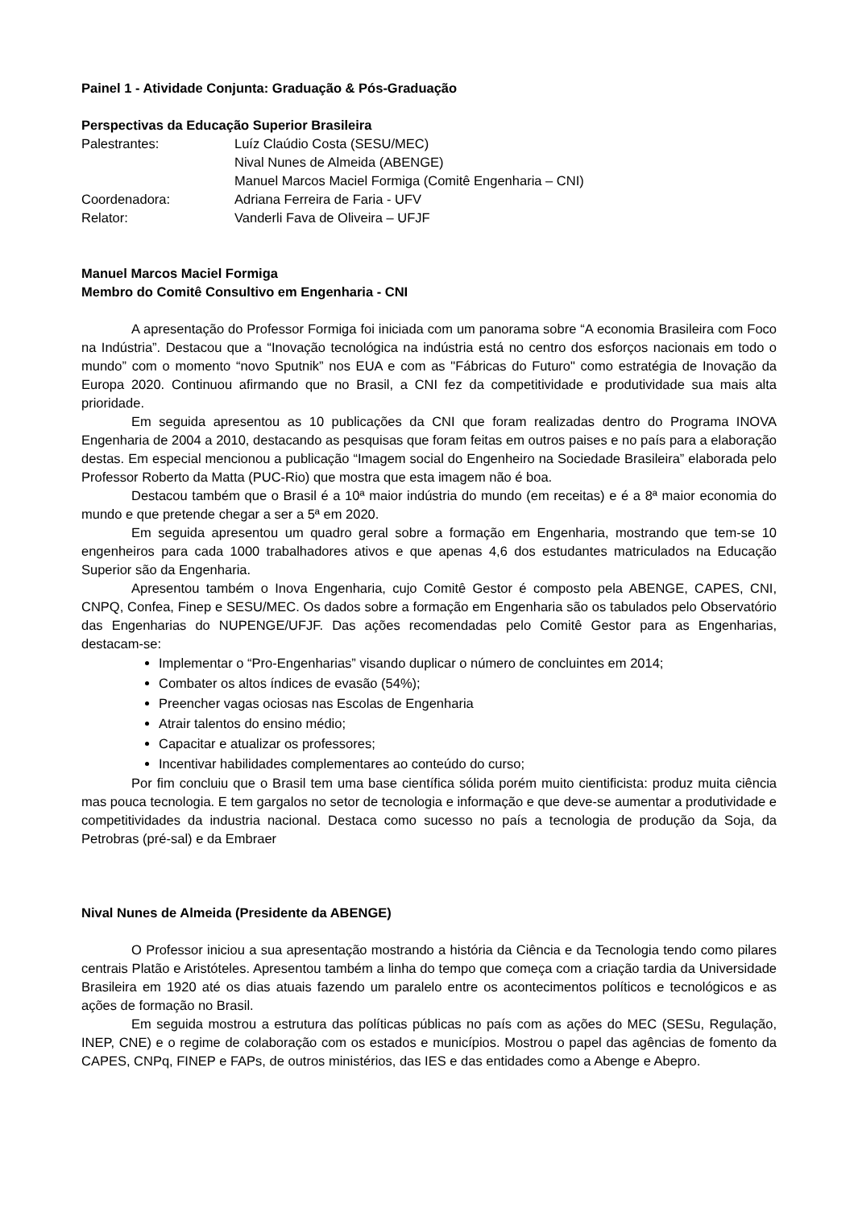Painel 1 - Atividade Conjunta: Graduação & Pós-Graduação
Perspectivas da Educação Superior Brasileira
| Palestrantes: | Luíz Claúdio Costa (SESU/MEC) |
| | Nival Nunes de Almeida (ABENGE) |
| | Manuel Marcos Maciel Formiga (Comitê Engenharia – CNI) |
| Coordenadora: | Adriana Ferreira de Faria - UFV |
| Relator: | Vanderli Fava de Oliveira – UFJF |
Manuel Marcos Maciel Formiga
Membro do Comitê Consultivo em Engenharia - CNI
A apresentação do Professor Formiga foi iniciada com um panorama sobre “A economia Brasileira com Foco na Indústria”. Destacou que a “Inovação tecnológica na indústria está no centro dos esforços nacionais em todo o mundo” com o momento “novo Sputnik” nos EUA e com as "Fábricas do Futuro" como estratégia de Inovação da Europa 2020. Continuou afirmando que no Brasil, a CNI fez da competitividade e produtividade sua mais alta prioridade.
Em seguida apresentou as 10 publicações da CNI que foram realizadas dentro do Programa INOVA Engenharia de 2004 a 2010, destacando as pesquisas que foram feitas em outros paises e no país para a elaboração destas. Em especial mencionou a publicação “Imagem social do Engenheiro na Sociedade Brasileira” elaborada pelo Professor Roberto da Matta (PUC-Rio) que mostra que esta imagem não é boa.
Destacou também que o Brasil é a 10ª maior indústria do mundo (em receitas) e é a 8ª maior economia do mundo e que pretende chegar a ser a 5ª em 2020.
Em seguida apresentou um quadro geral sobre a formação em Engenharia, mostrando que tem-se 10 engenheiros para cada 1000 trabalhadores ativos e que apenas 4,6 dos estudantes matriculados na Educação Superior são da Engenharia.
Apresentou também o Inova Engenharia, cujo Comitê Gestor é composto pela ABENGE, CAPES, CNI, CNPQ, Confea, Finep e SESU/MEC. Os dados sobre a formação em Engenharia são os tabulados pelo Observatório das Engenharias do NUPENGE/UFJF. Das ações recomendadas pelo Comitê Gestor para as Engenharias, destacam-se:
Implementar o “Pro-Engenharias” visando duplicar o número de concluintes em 2014;
Combater os altos índices de evasão (54%);
Preencher vagas ociosas nas Escolas de Engenharia
Atrair talentos do ensino médio;
Capacitar e atualizar os professores;
Incentivar habilidades complementares ao conteúdo do curso;
Por fim concluiu que o Brasil tem uma base científica sólida porém muito cientificista: produz muita ciência mas pouca tecnologia. E tem gargalos no setor de tecnologia e informação e que deve-se aumentar a produtividade e competitividades da industria nacional. Destaca como sucesso no país a tecnologia de produção da Soja, da Petrobras (pré-sal) e da Embraer
Nival Nunes de Almeida (Presidente da ABENGE)
O Professor iniciou a sua apresentação mostrando a história da Ciência e da Tecnologia tendo como pilares centrais Platão e Aristóteles. Apresentou também a linha do tempo que começa com a criação tardia da Universidade Brasileira em 1920 até os dias atuais fazendo um paralelo entre os acontecimentos políticos e tecnológicos e as ações de formação no Brasil.
Em seguida mostrou a estrutura das políticas públicas no país com as ações do MEC (SESu, Regulação, INEP, CNE) e o regime de colaboração com os estados e municípios. Mostrou o papel das agências de fomento da CAPES, CNPq, FINEP e FAPs, de outros ministérios, das IES e das entidades como a Abenge e Abepro.